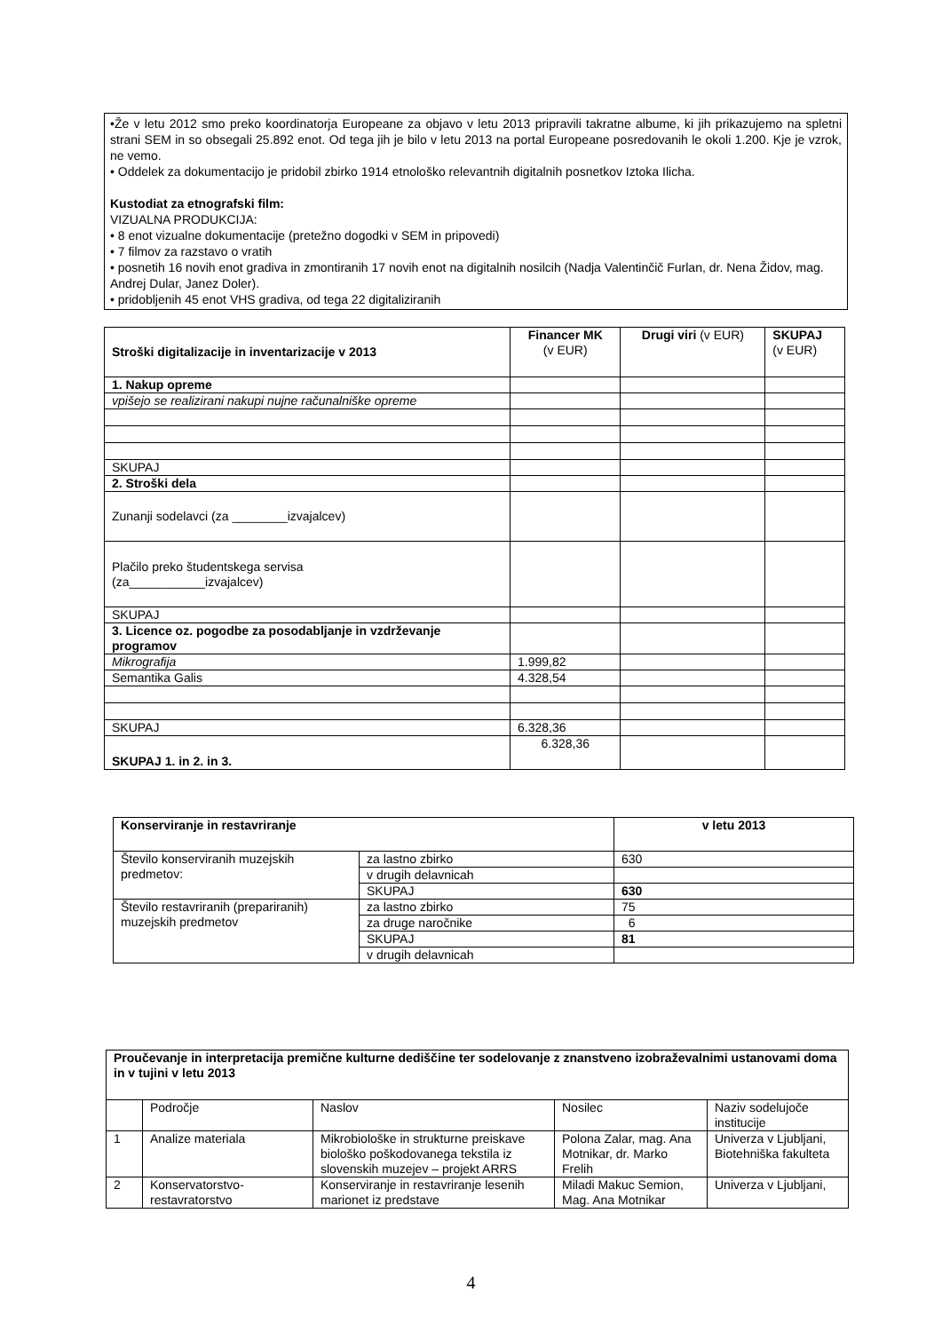•Že v letu 2012 smo preko koordinatorja Europeane za objavo v letu 2013 pripravili takratne albume, ki jih prikazujemo na spletni strani SEM in so obsegali 25.892 enot. Od tega jih je bilo v letu 2013 na portal Europeane posredovanih le okoli 1.200. Kje je vzrok, ne vemo.
• Oddelek za dokumentacijo je pridobil zbirko 1914 etnološko relevantnih digitalnih posnetkov Iztoka Ilicha.
Kustodiat za etnografski film:
VIZUALNA PRODUKCIJA:
• 8 enot vizualne dokumentacije (pretežno dogodki v SEM in pripovedi)
• 7 filmov za razstavo o vratih
• posnetih 16 novih enot gradiva in zmontiranih 17 novih enot na digitalnih nosilcih (Nadja Valentinčič Furlan, dr. Nena Židov, mag. Andrej Dular, Janez Doler).
• pridobljenih 45 enot VHS gradiva, od tega 22 digitaliziranih
| Stroški digitalizacije in inventarizacije v 2013 | Financer MK (v EUR) | Drugi viri (v EUR) | SKUPAJ (v EUR) |
| 1. Nakup opreme | | | |
| vpišejo se realizirani nakupi nujne računalniške opreme | | | |
| SKUPAJ | | | |
| 2. Stroški dela | | | |
| Zunanji sodelavci (za ________izvajalcev) | | | |
| Plačilo preko študentskega servisa (za___________izvajalcev) | | | |
| SKUPAJ | | | |
| 3. Licence oz. pogodbe za posodabljanje in vzdrževanje programov | | | |
| Mikrografija | 1.999,82 | | |
| Semantika Galis | 4.328,54 | | |
| SKUPAJ | 6.328,36 | | |
| SKUPAJ 1. in 2. in 3. | 6.328,36 | | |
| Konserviranje in restavriranje | | v letu 2013 |
| --- | --- | --- |
| Število konserviranih muzejskih predmetov: | za lastno zbirko | 630 |
| | v drugih delavnicah | |
| | SKUPAJ | 630 |
| Število restavriranih (prepariranih) muzejskih predmetov | za lastno zbirko | 75 |
| | za druge naročnike | 6 |
| | SKUPAJ | 81 |
| | v drugih delavnicah | |
| Proučevanje in interpretacija premične kulturne dediščine ter sodelovanje z znanstveno izobraževalnimi ustanovami doma in v tujini v letu 2013 | | | | |
| --- | --- | --- | --- | --- |
| | Področje | Naslov | Nosilec | Naziv sodelujoče institucije |
| 1 | Analize materiala | Mikrobiološke in strukturne preiskave biološko poškodovanega tekstila iz slovenskih muzejev – projekt ARRS | Polona Zalar, mag. Ana Motnikar, dr. Marko Frelih | Univerza v Ljubljani, Biotehniška fakulteta |
| 2 | Konservatorstvo-restavratorstvo | Konserviranje in restavriranje lesenih marionet iz predstave | Miladi Makuc Semion, Mag. Ana Motnikar | Univerza v Ljubljani, |
4